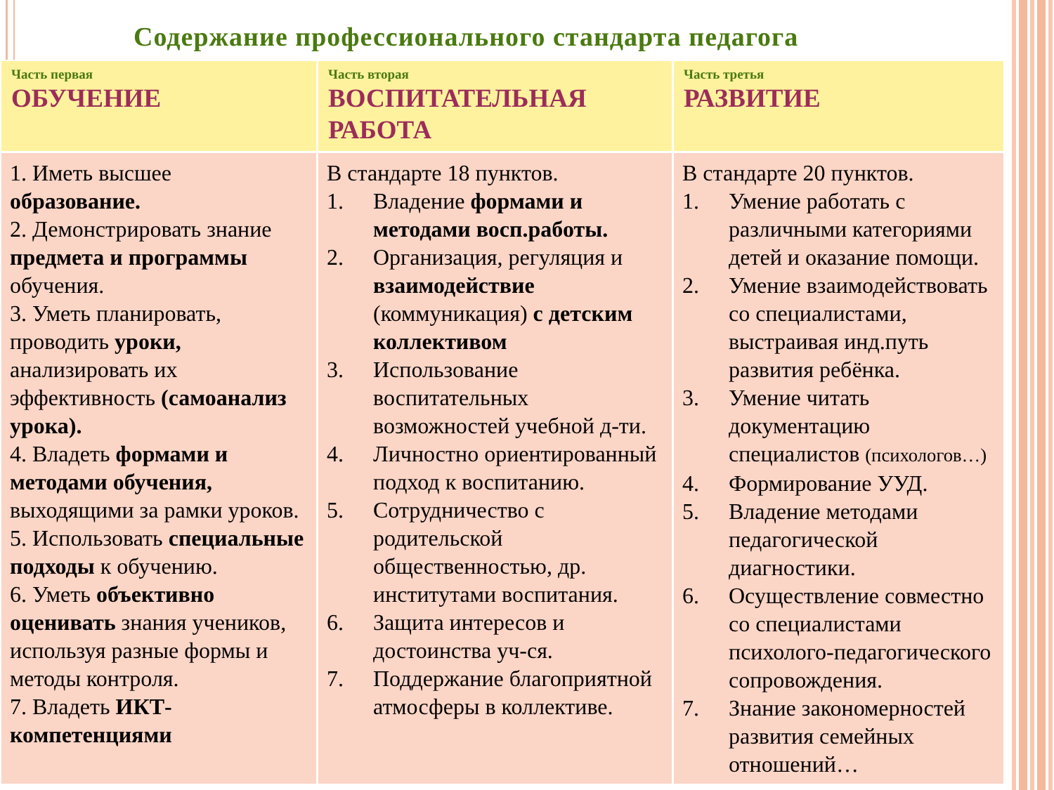Содержание профессионального стандарта педагога
| Часть первая ОБУЧЕНИЕ | Часть вторая ВОСПИТАТЕЛЬНАЯ РАБОТА | Часть третья РАЗВИТИЕ |
| --- | --- | --- |
| 1. Иметь высшее образование. 2. Демонстрировать знание предмета и программы обучения. 3. Уметь планировать, проводить уроки, анализировать их эффективность (самоанализ урока). 4. Владеть формами и методами обучения, выходящими за рамки уроков. 5. Использовать специальные подходы к обучению. 6. Уметь объективно оценивать знания учеников, используя разные формы и методы контроля. 7. Владеть ИКТ-компетенциями | В стандарте 18 пунктов. 1. Владение формами и методами восп.работы. 2. Организация, регуляция и взаимодействие (коммуникация) с детским коллективом 3. Использование воспитательных возможностей учебной д-ти. 4. Личностно ориентированный подход к воспитанию. 5. Сотрудничество с родительской общественностью, др. институтами воспитания. 6. Защита интересов и достоинства уч-ся. 7. Поддержание благоприятной атмосферы в коллективе. | В стандарте 20 пунктов. 1. Умение работать с различными категориями детей и оказание помощи. 2. Умение взаимодействовать со специалистами, выстраивая инд.путь развития ребёнка. 3. Умение читать документацию специалистов (психологов…) 4. Формирование УУД. 5. Владение методами педагогической диагностики. 6. Осуществление совместно со специалистами психолого-педагогического сопровождения. 7. Знание закономерностей развития семейных отношений… |